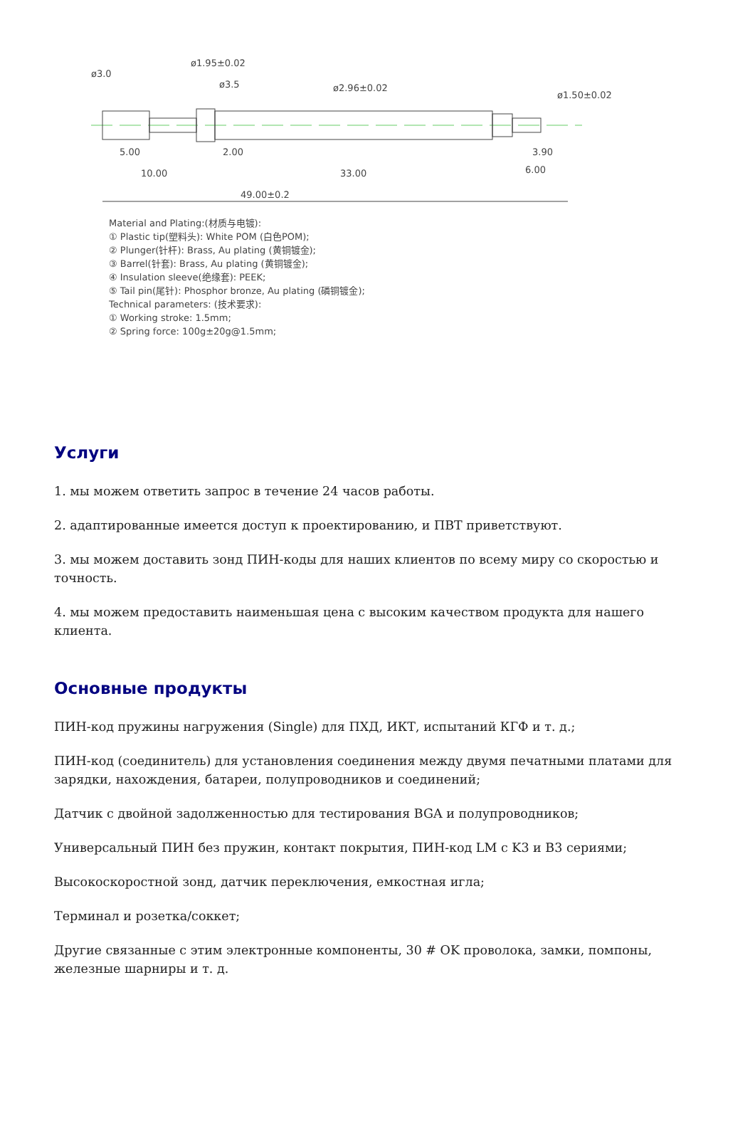49.00±0.2
10.00
33.00
6.00
5.00
2.00
3.90
ø3.0
ø1.95±0.02
ø3.5
ø2.96±0.02
ø1.50±0.02
Material and Plating:(材质与电镀):
① Plastic tip(塑料头): White POM (白色POM);
② Plunger(针杆): Brass, Au plating (黄铜镀金);
③ Barrel(针套): Brass, Au plating (黄铜镀金);
④ Insulation sleeve(绝缘套): PEEK;
⑤ Tail pin(尾针): Phosphor bronze, Au plating (磷铜镀金);
Technical parameters: (技术要求):
① Working stroke: 1.5mm;
② Spring force: 100g±20g@1.5mm;
Услуги
1. мы можем ответить запрос в течение 24 часов работы.
2. адаптированные имеется доступ к проектированию, и ПВТ приветствуют.
3. мы можем доставить зонд ПИН-коды для наших клиентов по всему миру со скоростью и точность.
4. мы можем предоставить наименьшая цена с высоким качеством продукта для нашего клиента.
Основные продукты
ПИН-код пружины нагружения (Single) для ПХД, ИКТ, испытаний КГФ и т. д.;
ПИН-код (соединитель) для установления соединения между двумя печатными платами для зарядки, нахождения, батареи, полупроводников и соединений;
Датчик с двойной задолженностью для тестирования BGA и полупроводников;
Универсальный ПИН без пружин, контакт покрытия, ПИН-код LM с K3 и B3 сериями;
Высокоскоростной зонд, датчик переключения, емкостная игла;
Терминал и розетка/соккет;
Другие связанные с этим электронные компоненты, 30 # OK проволока, замки, помпоны, железные шарниры и т. д.